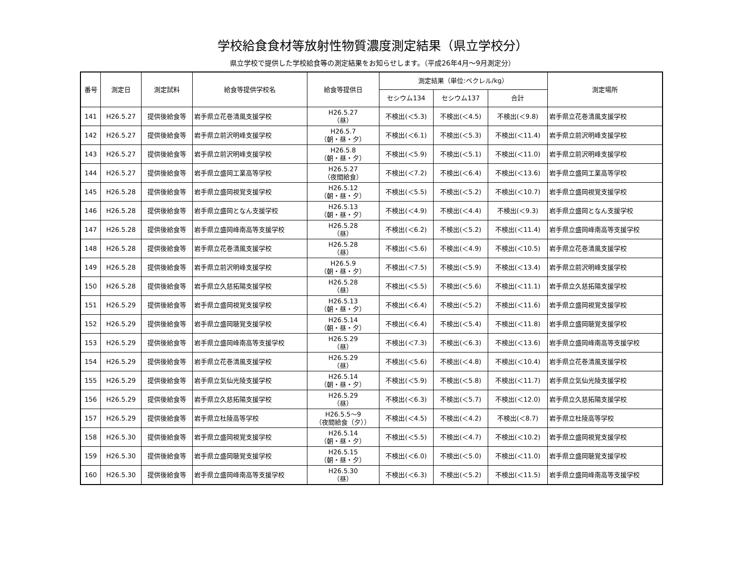学校給食食材等放射性物質濃度測定結果（県立学校分）
県立学校で提供した学校給食等の測定結果をお知らせします。（平成26年4月～9月測定分）
| 番号 | 測定日 | 測定試料 | 給食等提供学校名 | 給食等提供日 | 測定結果（単位:ベクレル/kg） | | | 測定場所 |
| --- | --- | --- | --- | --- | --- | --- | --- | --- |
| | | | | | セシウム134 | セシウム137 | 合計 | |
| 141 | H26.5.27 | 提供後給食等 | 岩手県立花巻清風支援学校 | H26.5.27 （昼） | 不検出(＜5.3) | 不検出(＜4.5) | 不検出(＜9.8) | 岩手県立花巻清風支援学校 |
| 142 | H26.5.27 | 提供後給食等 | 岩手県立前沢明峰支援学校 | H26.5.7 （朝・昼・夕） | 不検出(＜6.1) | 不検出(＜5.3) | 不検出(＜11.4) | 岩手県立前沢明峰支援学校 |
| 143 | H26.5.27 | 提供後給食等 | 岩手県立前沢明峰支援学校 | H26.5.8 （朝・昼・夕） | 不検出(＜5.9) | 不検出(＜5.1) | 不検出(＜11.0) | 岩手県立前沢明峰支援学校 |
| 144 | H26.5.27 | 提供後給食等 | 岩手県立盛岡工業高等学校 | H26.5.27 （夜間給食） | 不検出(＜7.2) | 不検出(＜6.4) | 不検出(＜13.6) | 岩手県立盛岡工業高等学校 |
| 145 | H26.5.28 | 提供後給食等 | 岩手県立盛岡視覚支援学校 | H26.5.12 （朝・昼・夕） | 不検出(＜5.5) | 不検出(＜5.2) | 不検出(＜10.7) | 岩手県立盛岡視覚支援学校 |
| 146 | H26.5.28 | 提供後給食等 | 岩手県立盛岡となん支援学校 | H26.5.13 （朝・昼・夕） | 不検出(＜4.9) | 不検出(＜4.4) | 不検出(＜9.3) | 岩手県立盛岡となん支援学校 |
| 147 | H26.5.28 | 提供後給食等 | 岩手県立盛岡峰南高等支援学校 | H26.5.28 （昼） | 不検出(＜6.2) | 不検出(＜5.2) | 不検出(＜11.4) | 岩手県立盛岡峰南高等支援学校 |
| 148 | H26.5.28 | 提供後給食等 | 岩手県立花巻清風支援学校 | H26.5.28 （昼） | 不検出(＜5.6) | 不検出(＜4.9) | 不検出(＜10.5) | 岩手県立花巻清風支援学校 |
| 149 | H26.5.28 | 提供後給食等 | 岩手県立前沢明峰支援学校 | H26.5.9 （朝・昼・夕） | 不検出(＜7.5) | 不検出(＜5.9) | 不検出(＜13.4) | 岩手県立前沢明峰支援学校 |
| 150 | H26.5.28 | 提供後給食等 | 岩手県立久慈拓陽支援学校 | H26.5.28 （昼） | 不検出(＜5.5) | 不検出(＜5.6) | 不検出(＜11.1) | 岩手県立久慈拓陽支援学校 |
| 151 | H26.5.29 | 提供後給食等 | 岩手県立盛岡視覚支援学校 | H26.5.13 （朝・昼・夕） | 不検出(＜6.4) | 不検出(＜5.2) | 不検出(＜11.6) | 岩手県立盛岡視覚支援学校 |
| 152 | H26.5.29 | 提供後給食等 | 岩手県立盛岡聴覚支援学校 | H26.5.14 （朝・昼・夕） | 不検出(＜6.4) | 不検出(＜5.4) | 不検出(＜11.8) | 岩手県立盛岡聴覚支援学校 |
| 153 | H26.5.29 | 提供後給食等 | 岩手県立盛岡峰南高等支援学校 | H26.5.29 （昼） | 不検出(＜7.3) | 不検出(＜6.3) | 不検出(＜13.6) | 岩手県立盛岡峰南高等支援学校 |
| 154 | H26.5.29 | 提供後給食等 | 岩手県立花巻清風支援学校 | H26.5.29 （昼） | 不検出(＜5.6) | 不検出(＜4.8) | 不検出(＜10.4) | 岩手県立花巻清風支援学校 |
| 155 | H26.5.29 | 提供後給食等 | 岩手県立気仙光陵支援学校 | H26.5.14 （朝・昼・夕） | 不検出(＜5.9) | 不検出(＜5.8) | 不検出(＜11.7) | 岩手県立気仙光陵支援学校 |
| 156 | H26.5.29 | 提供後給食等 | 岩手県立久慈拓陽支援学校 | H26.5.29 （昼） | 不検出(＜6.3) | 不検出(＜5.7) | 不検出(＜12.0) | 岩手県立久慈拓陽支援学校 |
| 157 | H26.5.29 | 提供後給食等 | 岩手県立杜陵高等学校 | H26.5.5～9 （夜間給食（夕）） | 不検出(＜4.5) | 不検出(＜4.2) | 不検出(＜8.7) | 岩手県立杜陵高等学校 |
| 158 | H26.5.30 | 提供後給食等 | 岩手県立盛岡視覚支援学校 | H26.5.14 （朝・昼・夕） | 不検出(＜5.5) | 不検出(＜4.7) | 不検出(＜10.2) | 岩手県立盛岡視覚支援学校 |
| 159 | H26.5.30 | 提供後給食等 | 岩手県立盛岡聴覚支援学校 | H26.5.15 （朝・昼・夕） | 不検出(＜6.0) | 不検出(＜5.0) | 不検出(＜11.0) | 岩手県立盛岡聴覚支援学校 |
| 160 | H26.5.30 | 提供後給食等 | 岩手県立盛岡峰南高等支援学校 | H26.5.30 （昼） | 不検出(＜6.3) | 不検出(＜5.2) | 不検出(＜11.5) | 岩手県立盛岡峰南高等支援学校 |